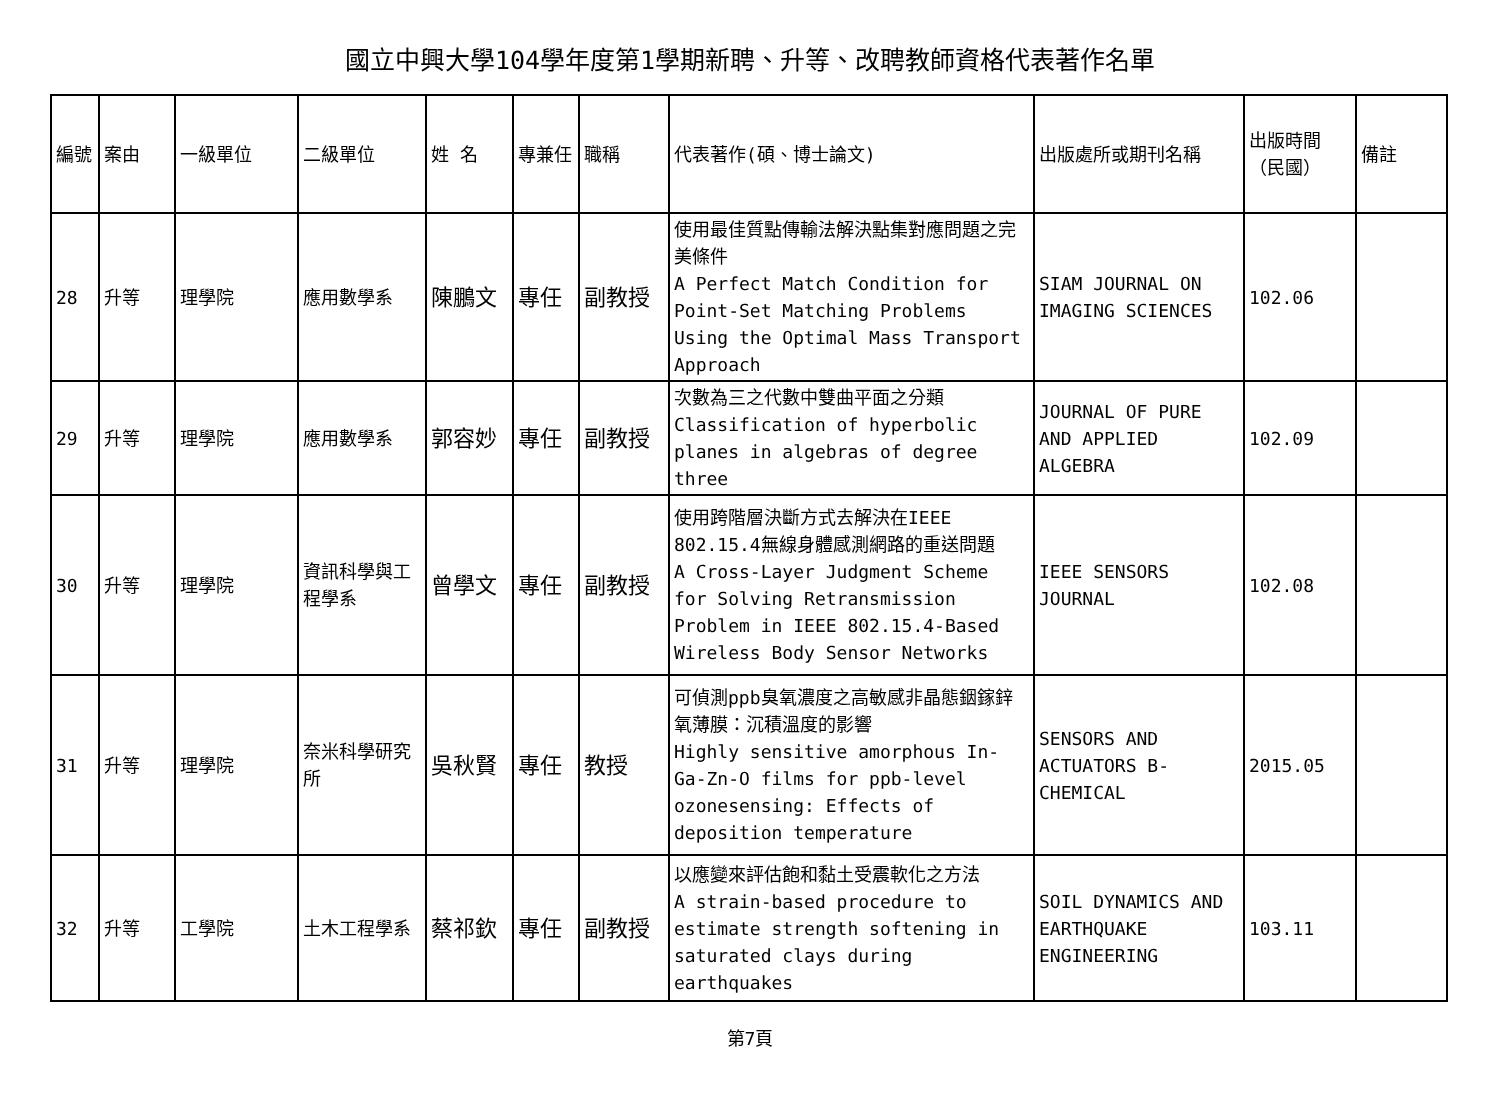國立中興大學104學年度第1學期新聘、升等、改聘教師資格代表著作名單
| 編號 | 案由 | 一級單位 | 二級單位 | 姓 名 | 專兼任 | 職稱 | 代表著作(碩、博士論文) | 出版處所或期刊名稱 | 出版時間（民國） | 備註 |
| --- | --- | --- | --- | --- | --- | --- | --- | --- | --- | --- |
| 28 | 升等 | 理學院 | 應用數學系 | 陳鵬文 | 專任 | 副教授 | 使用最佳質點傳輸法解決點集對應問題之完美條件 A Perfect Match Condition for Point-Set Matching Problems Using the Optimal Mass Transport Approach | SIAM JOURNAL ON IMAGING SCIENCES | 102.06 | |
| 29 | 升等 | 理學院 | 應用數學系 | 郭容妙 | 專任 | 副教授 | 次數為三之代數中雙曲平面之分類 Classification of hyperbolic planes in algebras of degree three | JOURNAL OF PURE AND APPLIED ALGEBRA | 102.09 | |
| 30 | 升等 | 理學院 | 資訊科學與工程學系 | 曾學文 | 專任 | 副教授 | 使用跨階層決斷方式去解決在IEEE 802.15.4無線身體感測網路的重送問題 A Cross-Layer Judgment Scheme for Solving Retransmission Problem in IEEE 802.15.4-Based Wireless Body Sensor Networks | IEEE SENSORS JOURNAL | 102.08 | |
| 31 | 升等 | 理學院 | 奈米科學研究所 | 吳秋賢 | 專任 | 教授 | 可偵測ppb臭氧濃度之高敏感非晶態銦鎵鋅氧薄膜：沉積溫度的影響 Highly sensitive amorphous In-Ga-Zn-O films for ppb-level ozonesensing: Effects of deposition temperature | SENSORS AND ACTUATORS B-CHEMICAL | 2015.05 | |
| 32 | 升等 | 工學院 | 土木工程學系 | 蔡祁欽 | 專任 | 副教授 | 以應變來評估飽和黏土受震軟化之方法 A strain-based procedure to estimate strength softening in saturated clays during earthquakes | SOIL DYNAMICS AND EARTHQUAKE ENGINEERING | 103.11 | |
第7頁